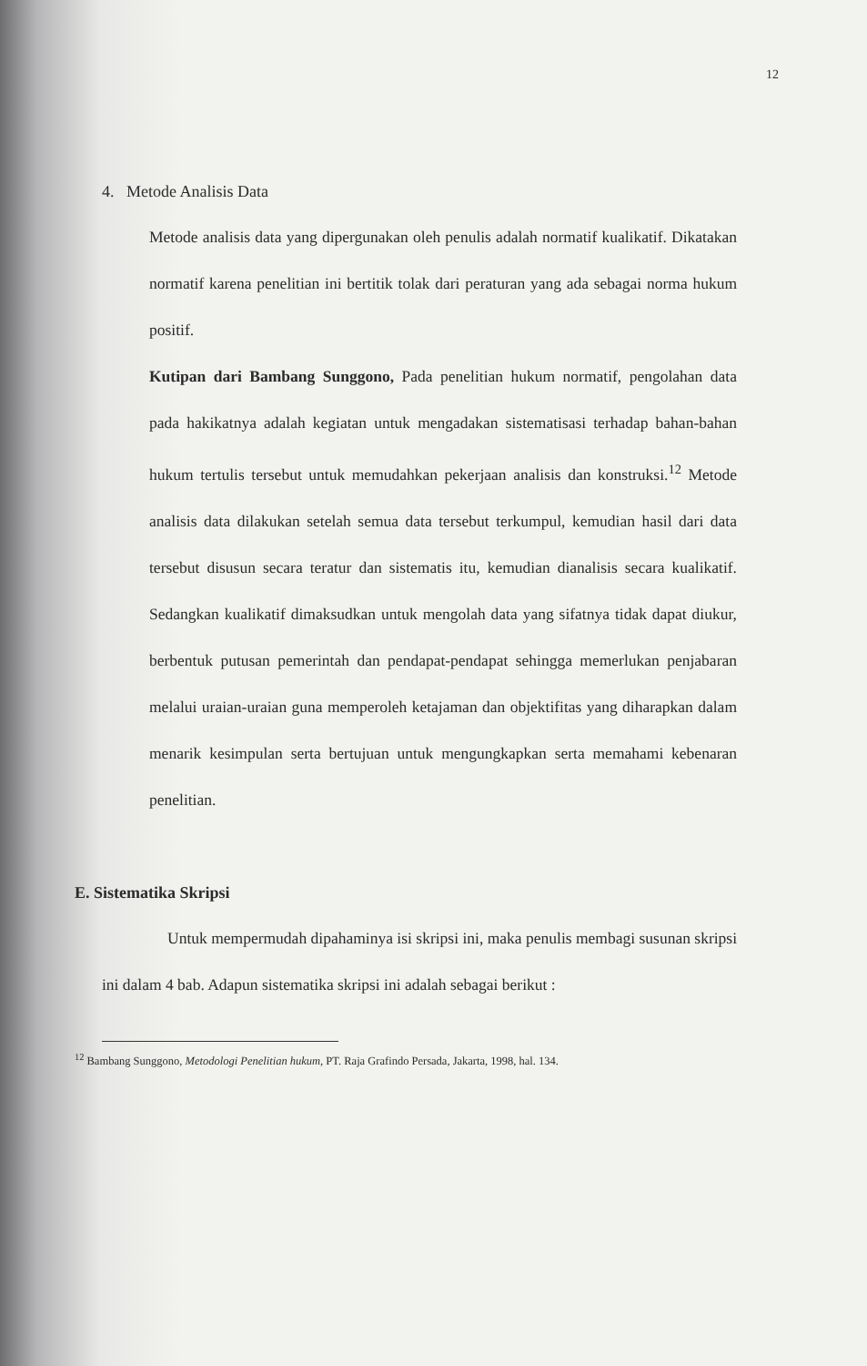12
4. Metode Analisis Data
Metode analisis data yang dipergunakan oleh penulis adalah normatif kualikatif. Dikatakan normatif karena penelitian ini bertitik tolak dari peraturan yang ada sebagai norma hukum positif.
Kutipan dari Bambang Sunggono, Pada penelitian hukum normatif, pengolahan data pada hakikatnya adalah kegiatan untuk mengadakan sistematisasi terhadap bahan-bahan hukum tertulis tersebut untuk memudahkan pekerjaan analisis dan konstruksi.<sup>12</sup> Metode analisis data dilakukan setelah semua data tersebut terkumpul, kemudian hasil dari data tersebut disusun secara teratur dan sistematis itu, kemudian dianalisis secara kualikatif. Sedangkan kualikatif dimaksudkan untuk mengolah data yang sifatnya tidak dapat diukur, berbentuk putusan pemerintah dan pendapat-pendapat sehingga memerlukan penjabaran melalui uraian-uraian guna memperoleh ketajaman dan objektifitas yang diharapkan dalam menarik kesimpulan serta bertujuan untuk mengungkapkan serta memahami kebenaran penelitian.
E. Sistematika Skripsi
Untuk mempermudah dipahaminya isi skripsi ini, maka penulis membagi susunan skripsi ini dalam 4 bab. Adapun sistematika skripsi ini adalah sebagai berikut :
<sup>12</sup> Bambang Sunggono, Metodologi Penelitian hukum, PT. Raja Grafindo Persada, Jakarta, 1998, hal. 134.